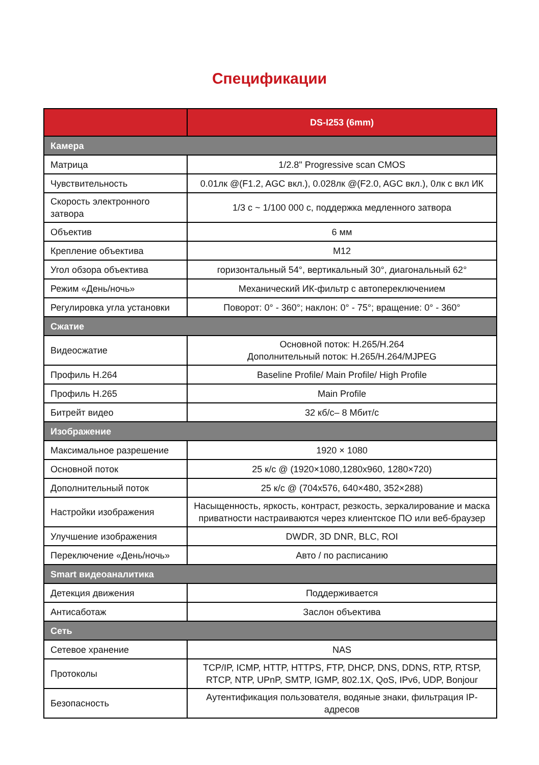Спецификации
| | DS-I253 (6mm) |
| --- | --- |
| Камера | |
| Матрица | 1/2.8" Progressive scan CMOS |
| Чувствительность | 0.01лк @(F1.2, AGC вкл.), 0.028лк @(F2.0, AGC вкл.), 0лк с вкл ИК |
| Скорость электронного затвора | 1/3 с ~ 1/100 000 с, поддержка медленного затвора |
| Объектив | 6 мм |
| Крепление объектива | M12 |
| Угол обзора объектива | горизонтальный 54°, вертикальный 30°, диагональный 62° |
| Режим «День/ночь» | Механический ИК-фильтр с автопереключением |
| Регулировка угла установки | Поворот: 0° - 360°; наклон: 0° - 75°; вращение: 0° - 360° |
| Сжатие | |
| Видеосжатие | Основной поток: H.265/H.264 Дополнительный поток: H.265/H.264/MJPEG |
| Профиль H.264 | Baseline Profile/ Main Profile/ High Profile |
| Профиль H.265 | Main Profile |
| Битрейт видео | 32 кб/с– 8 Мбит/с |
| Изображение | |
| Максимальное разрешение | 1920 × 1080 |
| Основной поток | 25 к/с @ (1920×1080,1280x960, 1280×720) |
| Дополнительный поток | 25 к/с @ (704x576, 640×480, 352×288) |
| Настройки изображения | Насыщенность, яркость, контраст, резкость, зеркалирование и маска приватности настраиваются через клиентское ПО или веб-браузер |
| Улучшение изображения | DWDR, 3D DNR, BLC, ROI |
| Переключение «День/ночь» | Авто / по расписанию |
| Smart видеоаналитика | |
| Детекция движения | Поддерживается |
| Антисаботаж | Заслон объектива |
| Сеть | |
| Сетевое хранение | NAS |
| Протоколы | TCP/IP, ICMP, HTTP, HTTPS, FTP, DHCP, DNS, DDNS, RTP, RTSP, RTCP, NTP, UPnP, SMTP, IGMP, 802.1X, QoS, IPv6, UDP, Bonjour |
| Безопасность | Аутентификация пользователя, водяные знаки, фильтрация IP-адресов |